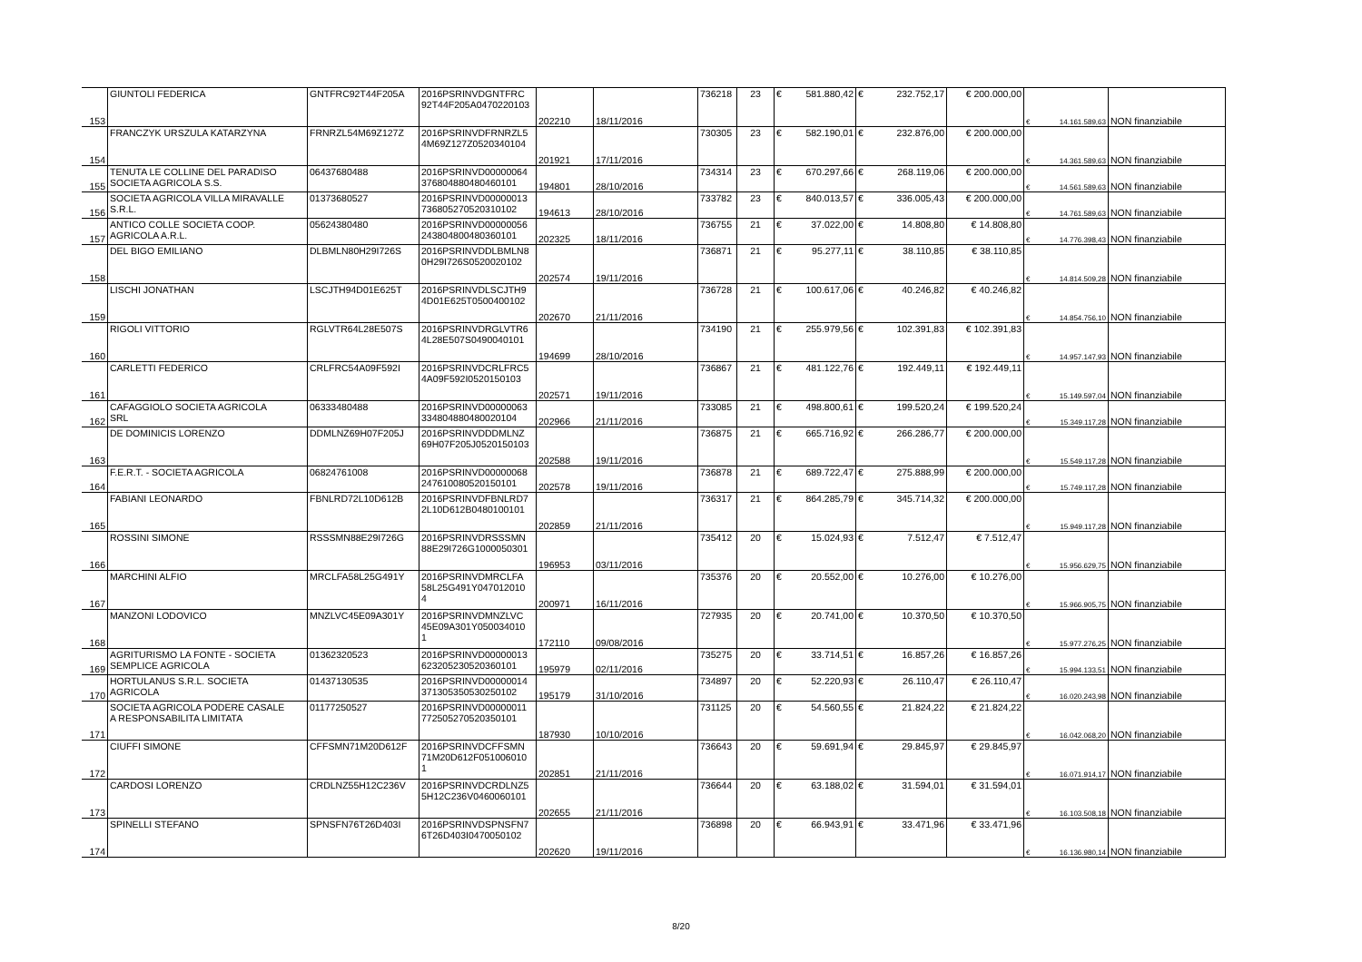| 153 | GIUNTOLI FEDERICA | GNTFRC92T44F205A | 2016PSRINVDGNTFRC 92T44F205A0470220103 | 202210 | 18/11/2016 | 736218 | 23 | € 581.880,42 | € 232.752,17 | € 200.000,00 | € 14.161.589,63 | NON finanziabile |
| 154 | FRANCZYK URSZULA KATARZYNA | FRNRZL54M69Z127Z | 2016PSRINVDFRNRZL5 4M69Z127Z0520340104 | 201921 | 17/11/2016 | 730305 | 23 | € 582.190,01 | € 232.876,00 | € 200.000,00 | € 14.361.589,63 | NON finanziabile |
| 155 | TENUTA LE COLLINE DEL PARADISO SOCIETA AGRICOLA S.S. | 06437680488 | 2016PSRINVD00000064 376804880480460101 | 194801 | 28/10/2016 | 734314 | 23 | € 670.297,66 | € 268.119,06 | € 200.000,00 | € 14.561.589,63 | NON finanziabile |
| 156 | SOCIETA AGRICOLA VILLA MIRAVALLE S.R.L. | 01373680527 | 2016PSRINVD00000013 736805270520310102 | 194613 | 28/10/2016 | 733782 | 23 | € 840.013,57 | € 336.005,43 | € 200.000,00 | € 14.761.589,63 | NON finanziabile |
| 157 | ANTICO COLLE SOCIETA COOP. AGRICOLA A.R.L. | 05624380480 | 2016PSRINVD00000056 243804800480360101 | 202325 | 18/11/2016 | 736755 | 21 | € 37.022,00 | € 14.808,80 | € 14.808,80 | € 14.776.398,43 | NON finanziabile |
| 158 | DEL BIGO EMILIANO | DLBMLN80H29I726S | 2016PSRINVDDLBMLN8 0H29I726S0520020102 | 202574 | 19/11/2016 | 736871 | 21 | € 95.277,11 | € 38.110,85 | € 38.110,85 | € 14.814.509,28 | NON finanziabile |
| 159 | LISCHI JONATHAN | LSCJTH94D01E625T | 2016PSRINVDLSCJTH9 4D01E625T0500400102 | 202670 | 21/11/2016 | 736728 | 21 | € 100.617,06 | € 40.246,82 | € 40.246,82 | € 14.854.756,10 | NON finanziabile |
| 160 | RIGOLI VITTORIO | RGLVTR64L28E507S | 2016PSRINVDRGLVTR6 4L28E507S0490040101 | 194699 | 28/10/2016 | 734190 | 21 | € 255.979,56 | € 102.391,83 | € 102.391,83 | € 14.957.147,93 | NON finanziabile |
| 161 | CARLETTI FEDERICO | CRLFRC54A09F592I | 2016PSRINVDCRLFRC5 4A09F592I0520150103 | 202571 | 19/11/2016 | 736867 | 21 | € 481.122,76 | € 192.449,11 | € 192.449,11 | € 15.149.597,04 | NON finanziabile |
| 162 | CAFAGGIOLO SOCIETA AGRICOLA SRL | 06333480488 | 2016PSRINVD00000063 334804880480020104 | 202966 | 21/11/2016 | 733085 | 21 | € 498.800,61 | € 199.520,24 | € 199.520,24 | € 15.349.117,28 | NON finanziabile |
| 163 | DE DOMINICIS LORENZO | DDMLNZ69H07F205J | 2016PSRINVDDDMLNZ 69H07F205J0520150103 | 202588 | 19/11/2016 | 736875 | 21 | € 665.716,92 | € 266.286,77 | € 200.000,00 | € 15.549.117,28 | NON finanziabile |
| 164 | F.E.R.T. - SOCIETA AGRICOLA | 06824761008 | 2016PSRINVD00000068 247610080520150101 | 202578 | 19/11/2016 | 736878 | 21 | € 689.722,47 | € 275.888,99 | € 200.000,00 | € 15.749.117,28 | NON finanziabile |
| 165 | FABIANI LEONARDO | FBNLRD72L10D612B | 2016PSRINVDFBNLRD7 2L10D612B0480100101 | 202859 | 21/11/2016 | 736317 | 21 | € 864.285,79 | € 345.714,32 | € 200.000,00 | € 15.949.117,28 | NON finanziabile |
| 166 | ROSSINI SIMONE | RSSSMN88E29I726G | 2016PSRINVDRSSSMN 88E29I726G1000050301 | 196953 | 03/11/2016 | 735412 | 20 | € 15.024,93 | € 7.512,47 | € 7.512,47 | € 15.956.629,75 | NON finanziabile |
| 167 | MARCHINI ALFIO | MRCLFA58L25G491Y | 2016PSRINVDMRCLFA 58L25G491Y047012010 4 | 200971 | 16/11/2016 | 735376 | 20 | € 20.552,00 | € 10.276,00 | € 10.276,00 | € 15.966.905,75 | NON finanziabile |
| 168 | MANZONI LODOVICO | MNZLVC45E09A301Y | 2016PSRINVDMNZLVC 45E09A301Y050034010 1 | 172110 | 09/08/2016 | 727935 | 20 | € 20.741,00 | € 10.370,50 | € 10.370,50 | € 15.977.276,25 | NON finanziabile |
| 169 | AGRITURISMO LA FONTE - SOCIETA SEMPLICE AGRICOLA | 01362320523 | 2016PSRINVD00000013 623205230520360101 | 195979 | 02/11/2016 | 735275 | 20 | € 33.714,51 | € 16.857,26 | € 16.857,26 | € 15.994.133,51 | NON finanziabile |
| 170 | HORTULANUS S.R.L. SOCIETA AGRICOLA | 01437130535 | 2016PSRINVD00000014 371305350530250102 | 195179 | 31/10/2016 | 734897 | 20 | € 52.220,93 | € 26.110,47 | € 26.110,47 | € 16.020.243,98 | NON finanziabile |
| 171 | SOCIETA AGRICOLA PODERE CASALE A RESPONSABILITA LIMITATA | 01177250527 | 2016PSRINVD00000011 772505270520350101 | 187930 | 10/10/2016 | 731125 | 20 | € 54.560,55 | € 21.824,22 | € 21.824,22 | € 16.042.068,20 | NON finanziabile |
| 172 | CIUFFI SIMONE | CFFSMN71M20D612F | 2016PSRINVDCFFSMN 71M20D612F051006010 1 | 202851 | 21/11/2016 | 736643 | 20 | € 59.691,94 | € 29.845,97 | € 29.845,97 | € 16.071.914,17 | NON finanziabile |
| 173 | CARDOSI LORENZO | CRDLNZ55H12C236V | 2016PSRINVDCRDLNZ5 5H12C236V0460060101 | 202655 | 21/11/2016 | 736644 | 20 | € 63.188,02 | € 31.594,01 | € 31.594,01 | € 16.103.508,18 | NON finanziabile |
| 174 | SPINELLI STEFANO | SPNSFN76T26D403I | 2016PSRINVDSPNSFN7 6T26D403I0470050102 | 202620 | 19/11/2016 | 736898 | 20 | € 66.943,91 | € 33.471,96 | € 33.471,96 | € 16.136.980,14 | NON finanziabile |
8/20